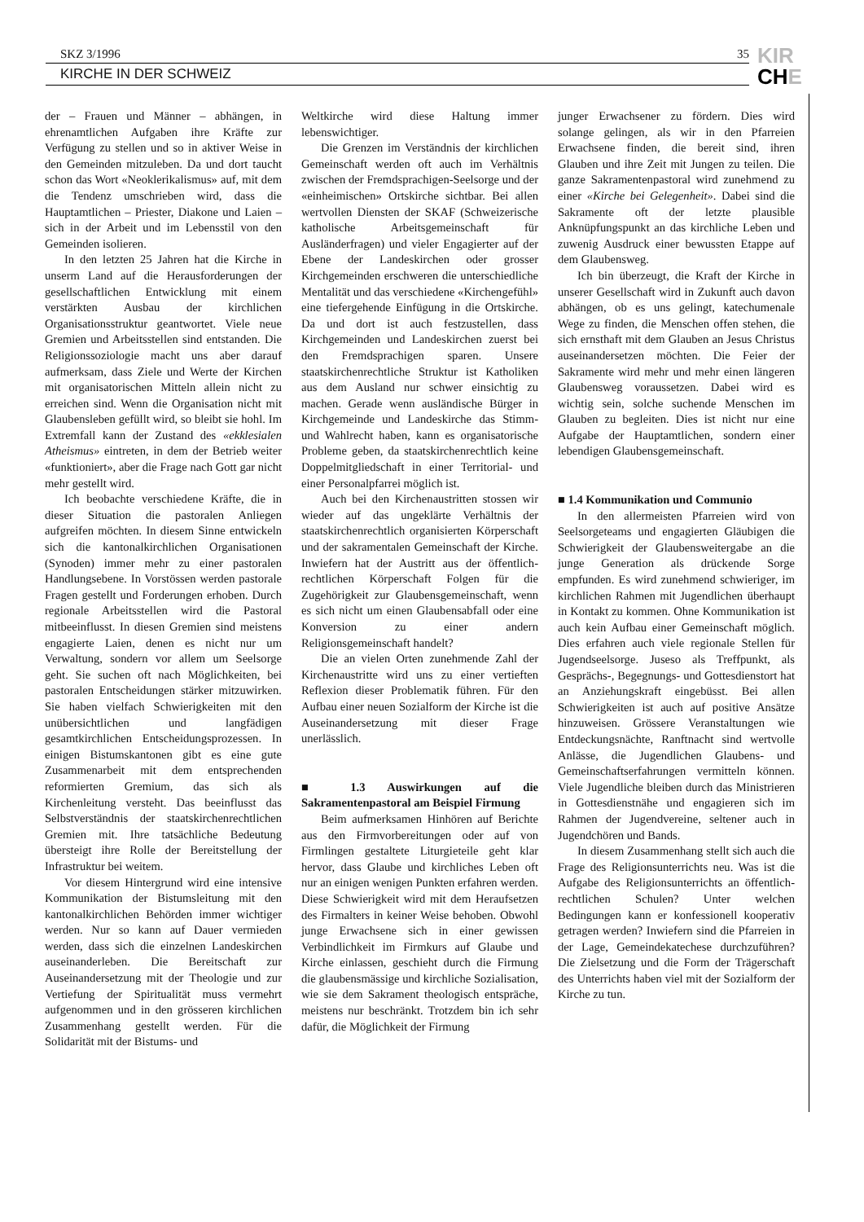SKZ 3/1996 35
KIRCHE IN DER SCHWEIZ
KIR
CHE
der – Frauen und Männer – abhängen, in ehrenamtlichen Aufgaben ihre Kräfte zur Verfügung zu stellen und so in aktiver Weise in den Gemeinden mitzuleben. Da und dort taucht schon das Wort «Neoklerikalismus» auf, mit dem die Tendenz umschrieben wird, dass die Hauptamtlichen – Priester, Diakone und Laien – sich in der Arbeit und im Lebensstil von den Gemeinden isolieren.
In den letzten 25 Jahren hat die Kirche in unserm Land auf die Herausforderungen der gesellschaftlichen Entwicklung mit einem verstärkten Ausbau der kirchlichen Organisationsstruktur geantwortet. Viele neue Gremien und Arbeitsstellen sind entstanden. Die Religionssoziologie macht uns aber darauf aufmerksam, dass Ziele und Werte der Kirchen mit organisatorischen Mitteln allein nicht zu erreichen sind. Wenn die Organisation nicht mit Glaubensleben gefüllt wird, so bleibt sie hohl. Im Extremfall kann der Zustand des «ekklesialen Atheismus» eintreten, in dem der Betrieb weiter «funktioniert», aber die Frage nach Gott gar nicht mehr gestellt wird.
Ich beobachte verschiedene Kräfte, die in dieser Situation die pastoralen Anliegen aufgreifen möchten. In diesem Sinne entwickeln sich die kantonalkirchlichen Organisationen (Synoden) immer mehr zu einer pastoralen Handlungsebene. In Vorstössen werden pastorale Fragen gestellt und Forderungen erhoben. Durch regionale Arbeitsstellen wird die Pastoral mitbeeinflusst. In diesen Gremien sind meistens engagierte Laien, denen es nicht nur um Verwaltung, sondern vor allem um Seelsorge geht. Sie suchen oft nach Möglichkeiten, bei pastoralen Entscheidungen stärker mitzuwirken. Sie haben vielfach Schwierigkeiten mit den unübersichtlichen und langfädigen gesamtkirchlichen Entscheidungsprozessen. In einigen Bistumskantonen gibt es eine gute Zusammenarbeit mit dem entsprechenden reformierten Gremium, das sich als Kirchenleitung versteht. Das beeinflusst das Selbstverständnis der staatskirchenrechtlichen Gremien mit. Ihre tatsächliche Bedeutung übersteigt ihre Rolle der Bereitstellung der Infrastruktur bei weitem.
Vor diesem Hintergrund wird eine intensive Kommunikation der Bistumsleitung mit den kantonalkirchlichen Behörden immer wichtiger werden. Nur so kann auf Dauer vermieden werden, dass sich die einzelnen Landeskirchen auseinanderleben. Die Bereitschaft zur Auseinandersetzung mit der Theologie und zur Vertiefung der Spiritualität muss vermehrt aufgenommen und in den grösseren kirchlichen Zusammenhang gestellt werden. Für die Solidarität mit der Bistums- und
Weltkirche wird diese Haltung immer lebenswichtiger.
Die Grenzen im Verständnis der kirchlichen Gemeinschaft werden oft auch im Verhältnis zwischen der Fremdsprachigen-Seelsorge und der «einheimischen» Ortskirche sichtbar. Bei allen wertvollen Diensten der SKAF (Schweizerische katholische Arbeitsgemeinschaft für Ausländerfragen) und vieler Engagierter auf der Ebene der Landeskirchen oder grosser Kirchgemeinden erschweren die unterschiedliche Mentalität und das verschiedene «Kirchengefühl» eine tiefergehende Einfügung in die Ortskirche. Da und dort ist auch festzustellen, dass Kirchgemeinden und Landeskirchen zuerst bei den Fremdsprachigen sparen. Unsere staatskirchenrechtliche Struktur ist Katholiken aus dem Ausland nur schwer einsichtig zu machen. Gerade wenn ausländische Bürger in Kirchgemeinde und Landeskirche das Stimm- und Wahlrecht haben, kann es organisatorische Probleme geben, da staatskirchenrechtlich keine Doppelmitgliedschaft in einer Territorial- und einer Personalpfarrei möglich ist.
Auch bei den Kirchenaustritten stossen wir wieder auf das ungeklärte Verhältnis der staatskirchenrechtlich organisierten Körperschaft und der sakramentalen Gemeinschaft der Kirche. Inwiefern hat der Austritt aus der öffentlich-rechtlichen Körperschaft Folgen für die Zugehörigkeit zur Glaubensgemeinschaft, wenn es sich nicht um einen Glaubensabfall oder eine Konversion zu einer andern Religionsgemeinschaft handelt?
Die an vielen Orten zunehmende Zahl der Kirchenaustritte wird uns zu einer vertieften Reflexion dieser Problematik führen. Für den Aufbau einer neuen Sozialform der Kirche ist die Auseinandersetzung mit dieser Frage unerlässlich.
■ 1.3 Auswirkungen auf die Sakramentenpastoral am Beispiel Firmung
Beim aufmerksamen Hinhören auf Berichte aus den Firmvorbereitungen oder auf von Firmlingen gestaltete Liturgieteile geht klar hervor, dass Glaube und kirchliches Leben oft nur an einigen wenigen Punkten erfahren werden. Diese Schwierigkeit wird mit dem Heraufsetzen des Firmalters in keiner Weise behoben. Obwohl junge Erwachsene sich in einer gewissen Verbindlichkeit im Firmkurs auf Glaube und Kirche einlassen, geschieht durch die Firmung die glaubensmässige und kirchliche Sozialisation, wie sie dem Sakrament theologisch entspräche, meistens nur beschränkt. Trotzdem bin ich sehr dafür, die Möglichkeit der Firmung
junger Erwachsener zu fördern. Dies wird solange gelingen, als wir in den Pfarreien Erwachsene finden, die bereit sind, ihren Glauben und ihre Zeit mit Jungen zu teilen. Die ganze Sakramentenpastoral wird zunehmend zu einer «Kirche bei Gelegenheit». Dabei sind die Sakramente oft der letzte plausible Anknüpfungspunkt an das kirchliche Leben und zuwenig Ausdruck einer bewussten Etappe auf dem Glaubensweg.
Ich bin überzeugt, die Kraft der Kirche in unserer Gesellschaft wird in Zukunft auch davon abhängen, ob es uns gelingt, katechumenale Wege zu finden, die Menschen offen stehen, die sich ernsthaft mit dem Glauben an Jesus Christus auseinandersetzen möchten. Die Feier der Sakramente wird mehr und mehr einen längeren Glaubensweg voraussetzen. Dabei wird es wichtig sein, solche suchende Menschen im Glauben zu begleiten. Dies ist nicht nur eine Aufgabe der Hauptamtlichen, sondern einer lebendigen Glaubensgemeinschaft.
■ 1.4 Kommunikation und Communio
In den allermeisten Pfarreien wird von Seelsorgeteams und engagierten Gläubigen die Schwierigkeit der Glaubensweitergabe an die junge Generation als drückende Sorge empfunden. Es wird zunehmend schwieriger, im kirchlichen Rahmen mit Jugendlichen überhaupt in Kontakt zu kommen. Ohne Kommunikation ist auch kein Aufbau einer Gemeinschaft möglich. Dies erfahren auch viele regionale Stellen für Jugendseelsorge. Juseso als Treffpunkt, als Gesprächs-, Begegnungs- und Gottesdienstort hat an Anziehungskraft eingebüsst. Bei allen Schwierigkeiten ist auch auf positive Ansätze hinzuweisen. Grössere Veranstaltungen wie Entdeckungsnächte, Ranftnacht sind wertvolle Anlässe, die Jugendlichen Glaubens- und Gemeinschaftserfahrungen vermitteln können. Viele Jugendliche bleiben durch das Ministrieren in Gottesdienstnähe und engagieren sich im Rahmen der Jugendvereine, seltener auch in Jugendchören und Bands.
In diesem Zusammenhang stellt sich auch die Frage des Religionsunterrichts neu. Was ist die Aufgabe des Religionsunterrichts an öffentlich-rechtlichen Schulen? Unter welchen Bedingungen kann er konfessionell kooperativ getragen werden? Inwiefern sind die Pfarreien in der Lage, Gemeindekatechese durchzuführen? Die Zielsetzung und die Form der Trägerschaft des Unterrichts haben viel mit der Sozialform der Kirche zu tun.